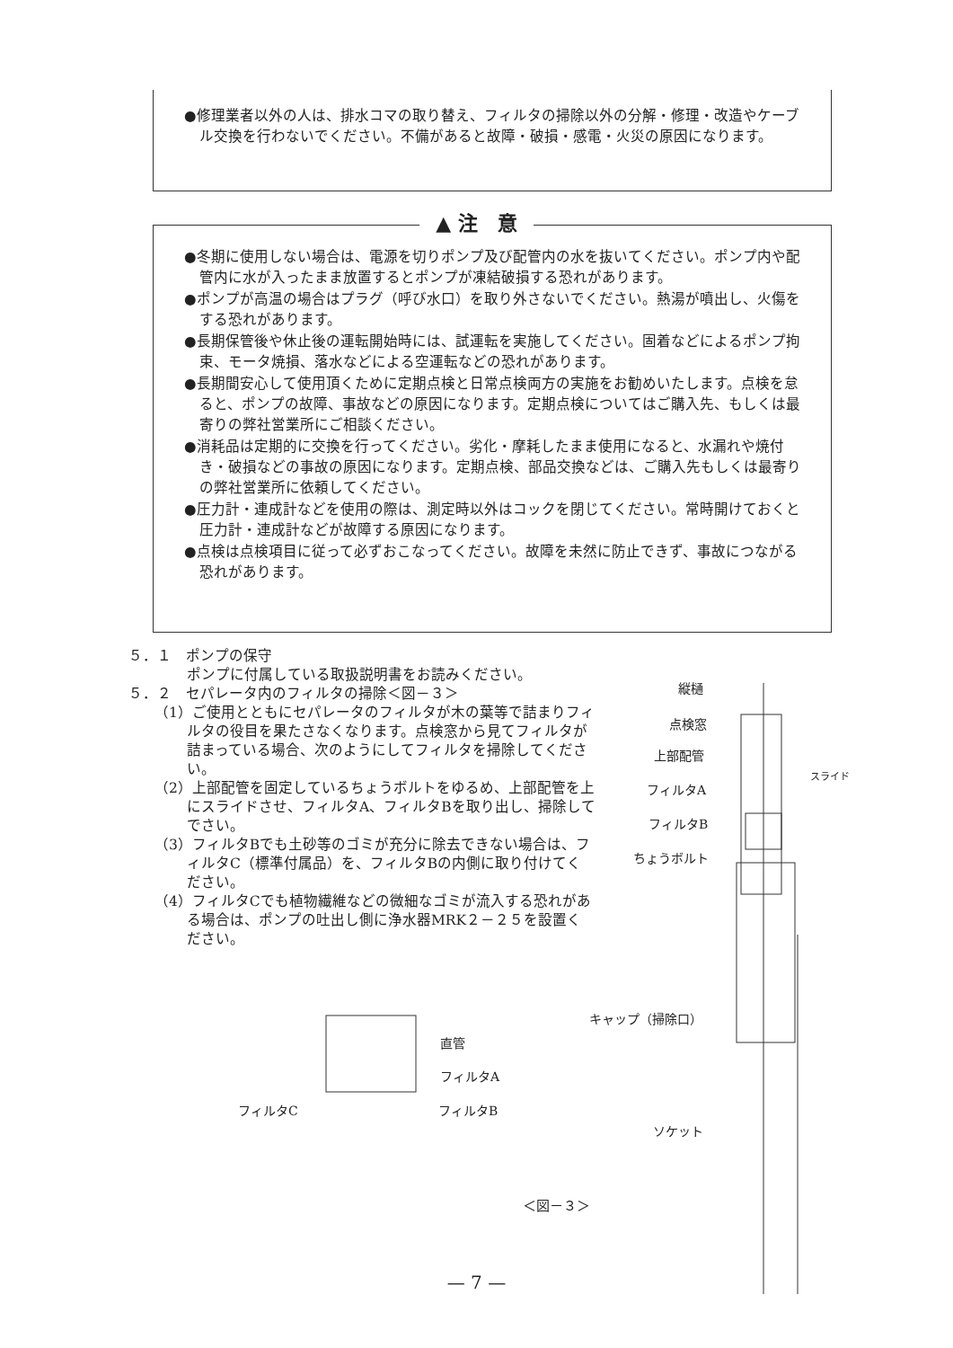●修理業者以外の人は、排水コマの取り替え、フィルタの掃除以外の分解・修理・改造やケーブル交換を行わないでください。不備があると故障・破損・感電・火災の原因になります。
▲ 注　意
●冬期に使用しない場合は、電源を切りポンプ及び配管内の水を抜いてください。ポンプ内や配管内に水が入ったまま放置するとポンプが凍結破損する恐れがあります。
●ポンプが高温の場合はプラグ（呼び水口）を取り外さないでください。熱湯が噴出し、火傷をする恐れがあります。
●長期保管後や休止後の運転開始時には、試運転を実施してください。固着などによるポンプ拘束、モータ焼損、落水などによる空運転などの恐れがあります。
●長期間安心して使用頂くために定期点検と日常点検両方の実施をお勧めいたします。点検を怠ると、ポンプの故障、事故などの原因になります。定期点検についてはご購入先、もしくは最寄りの弊社営業所にご相談ください。
●消耗品は定期的に交換を行ってください。劣化・摩耗したまま使用になると、水漏れや焼付き・破損などの事故の原因になります。定期点検、部品交換などは、ご購入先もしくは最寄りの弊社営業所に依頼してください。
●圧力計・連成計などを使用の際は、測定時以外はコックを閉じてください。常時開けておくと圧力計・連成計などが故障する原因になります。
●点検は点検項目に従って必ずおこなってください。故障を未然に防止できず、事故につながる恐れがあります。
５．１　ポンプの保守
ポンプに付属している取扱説明書をお読みください。
５．２　セパレータ内のフィルタの掃除＜図－３＞
（1）ご使用とともにセパレータのフィルタが木の葉等で詰まりフィルタの役目を果たさなくなります。点検窓から見てフィルタが詰まっている場合、次のようにしてフィルタを掃除してください。
（2）上部配管を固定しているちょうボルトをゆるめ、上部配管を上にスライドさせ、フィルタA、フィルタBを取り出し、掃除してでさい。
（3）フィルタBでも土砂等のゴミが充分に除去できない場合は、フィルタC（標準付属品）を、フィルタBの内側に取り付けてください。
（4）フィルタCでも植物繊維などの微細なゴミが流入する恐れがある場合は、ポンプの吐出し側に浄水器MRK２－２５を設置ください。
縦樋
点検窓
上部配管
スライド
フィルタA
フィルタB
ちょうボルト
直管
キャップ（掃除口）
フィルタA
フィルタC フィルタB
ソケット
＜図－３＞
— 7 —